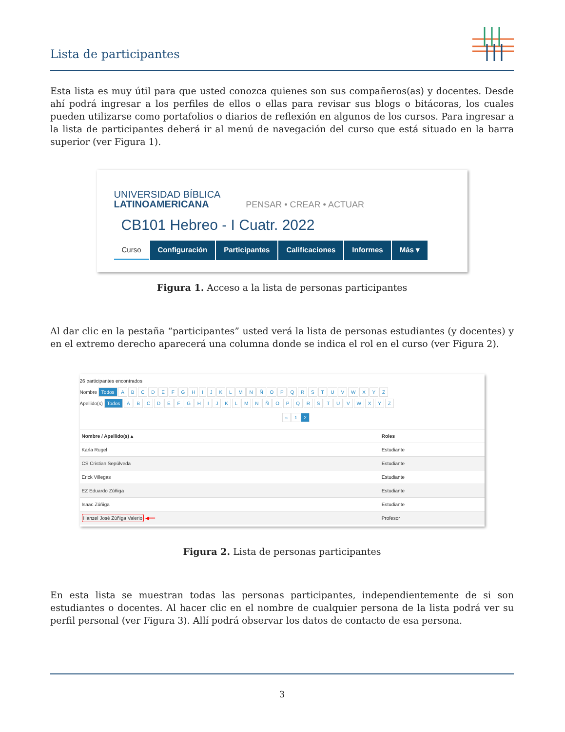Lista de participantes
Esta lista es muy útil para que usted conozca quienes son sus compañeros(as) y docentes. Desde ahí podrá ingresar a los perfiles de ellos o ellas para revisar sus blogs o bitácoras, los cuales pueden utilizarse como portafolios o diarios de reflexión en algunos de los cursos. Para ingresar a la lista de participantes deberá ir al menú de navegación del curso que está situado en la barra superior (ver Figura 1).
UNIVERSIDAD BÍBLICA
LATINOAMERICANA PENSAR • CREAR • ACTUAR
CB101 Hebreo - I Cuatr. 2022
Curso Configuración Participantes Calificaciones Informes Más ▾
Figura 1. Acceso a la lista de personas participantes
Al dar clic en la pestaña “participantes” usted verá la lista de personas estudiantes (y docentes) y en el extremo derecho aparecerá una columna donde se indica el rol en el curso (ver Figura 2).
26 participantes encontrados
Nombre Todos A B C D E F G H I J K L M N Ñ O P Q R S T U V W X Y Z
Apellido(s) Todos A B C D E F G H I J K L M N Ñ O P Q R S T U V W X Y Z
« 1 2
| Nombre / Apellido(s) ▴ | Roles |
| --- | --- |
| Karla Rugel | Estudiante |
| CS Cristian Sepúlveda | Estudiante |
| Erick Villegas | Estudiante |
| EZ Eduardo Zúñiga | Estudiante |
| Isaac Zúñiga | Estudiante |
| Hanzel José Zúñiga Valerio ◀━━ | Profesor |
Figura 2. Lista de personas participantes
En esta lista se muestran todas las personas participantes, independientemente de si son estudiantes o docentes. Al hacer clic en el nombre de cualquier persona de la lista podrá ver su perfil personal (ver Figura 3). Allí podrá observar los datos de contacto de esa persona.
3